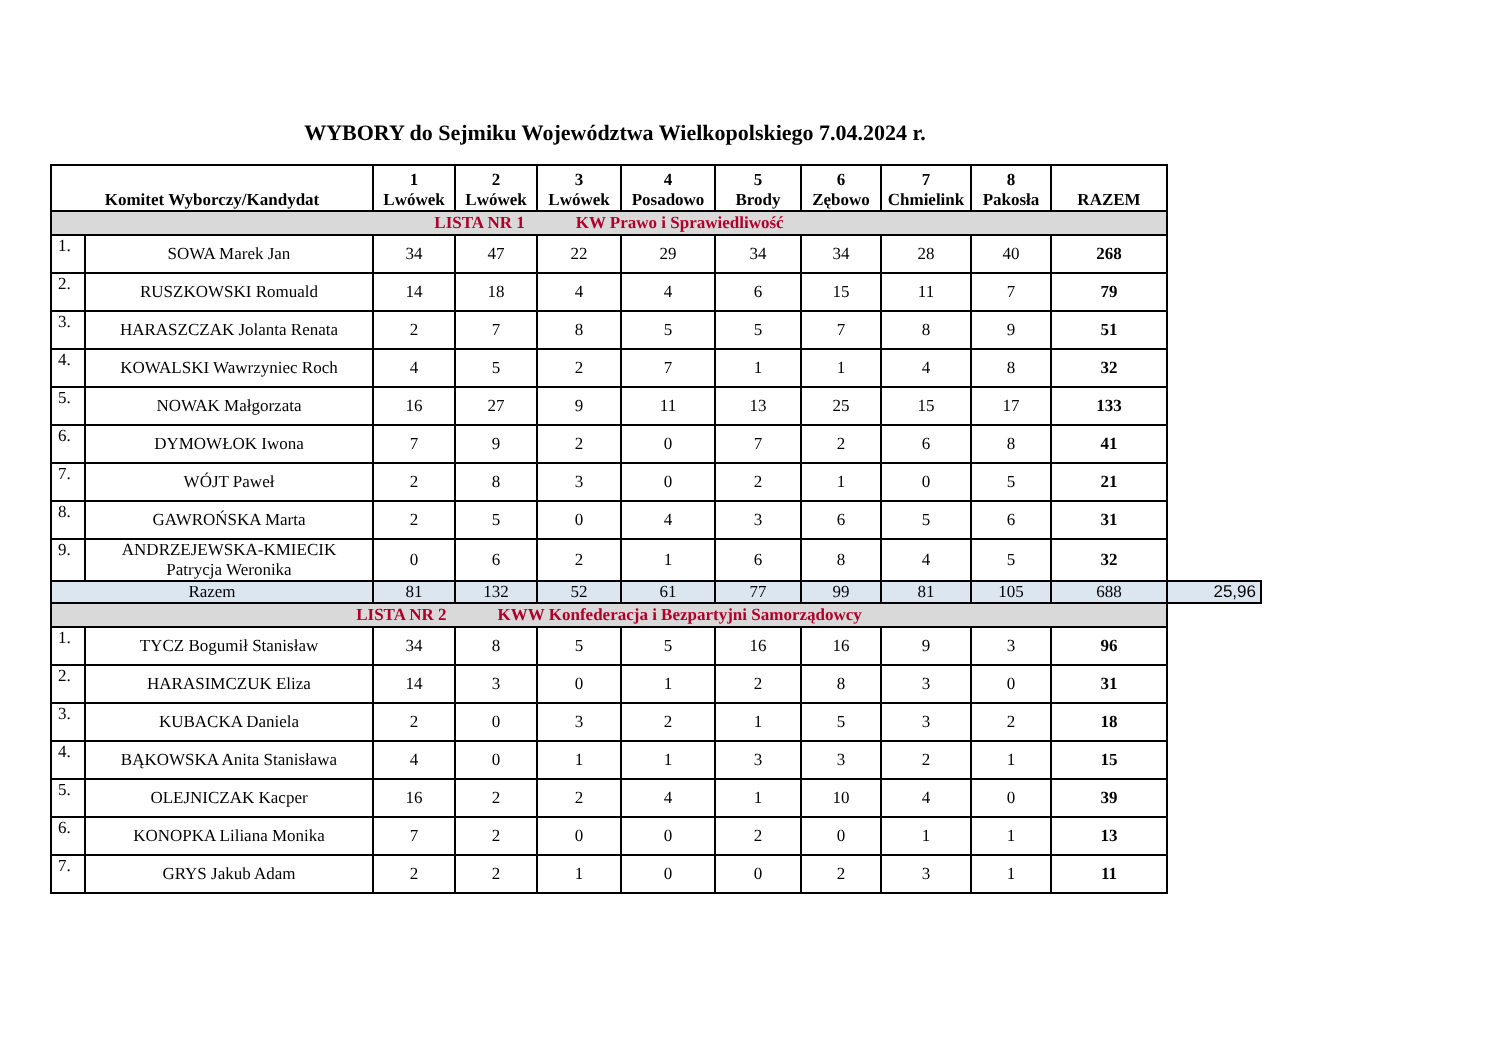WYBORY do Sejmiku Województwa Wielkopolskiego 7.04.2024 r.
| Komitet Wyborczy/Kandydat | | 1 Lwówek | 2 Lwówek | 3 Lwówek | 4 Posadowo | 5 Brody | 6 Zębowo | 7 Chmielink | 8 Pakosła | RAZEM | |
| LISTA NR 1 KW Prawo i Sprawiedliwość | | | | | | | | | | | |
| 1. | SOWA Marek Jan | 34 | 47 | 22 | 29 | 34 | 34 | 28 | 40 | 268 | |
| 2. | RUSZKOWSKI Romuald | 14 | 18 | 4 | 4 | 6 | 15 | 11 | 7 | 79 | |
| 3. | HARASZCZAK Jolanta Renata | 2 | 7 | 8 | 5 | 5 | 7 | 8 | 9 | 51 | |
| 4. | KOWALSKI Wawrzyniec Roch | 4 | 5 | 2 | 7 | 1 | 1 | 4 | 8 | 32 | |
| 5. | NOWAK Małgorzata | 16 | 27 | 9 | 11 | 13 | 25 | 15 | 17 | 133 | |
| 6. | DYMOWŁOK Iwona | 7 | 9 | 2 | 0 | 7 | 2 | 6 | 8 | 41 | |
| 7. | WÓJT Paweł | 2 | 8 | 3 | 0 | 2 | 1 | 0 | 5 | 21 | |
| 8. | GAWROŃSKA Marta | 2 | 5 | 0 | 4 | 3 | 6 | 5 | 6 | 31 | |
| 9. | ANDRZEJEWSKA-KMIECIK Patrycja Weronika | 0 | 6 | 2 | 1 | 6 | 8 | 4 | 5 | 32 | |
| Razem | | 81 | 132 | 52 | 61 | 77 | 99 | 81 | 105 | 688 | 25,96 |
| LISTA NR 2 KWW Konfederacja i Bezpartyjni Samorządowcy | | | | | | | | | | | |
| 1. | TYCZ Bogumił Stanisław | 34 | 8 | 5 | 5 | 16 | 16 | 9 | 3 | 96 | |
| 2. | HARASIMCZUK Eliza | 14 | 3 | 0 | 1 | 2 | 8 | 3 | 0 | 31 | |
| 3. | KUBACKA Daniela | 2 | 0 | 3 | 2 | 1 | 5 | 3 | 2 | 18 | |
| 4. | BĄKOWSKA Anita Stanisława | 4 | 0 | 1 | 1 | 3 | 3 | 2 | 1 | 15 | |
| 5. | OLEJNICZAK Kacper | 16 | 2 | 2 | 4 | 1 | 10 | 4 | 0 | 39 | |
| 6. | KONOPKA Liliana Monika | 7 | 2 | 0 | 0 | 2 | 0 | 1 | 1 | 13 | |
| 7. | GRYS Jakub Adam | 2 | 2 | 1 | 0 | 0 | 2 | 3 | 1 | 11 | |